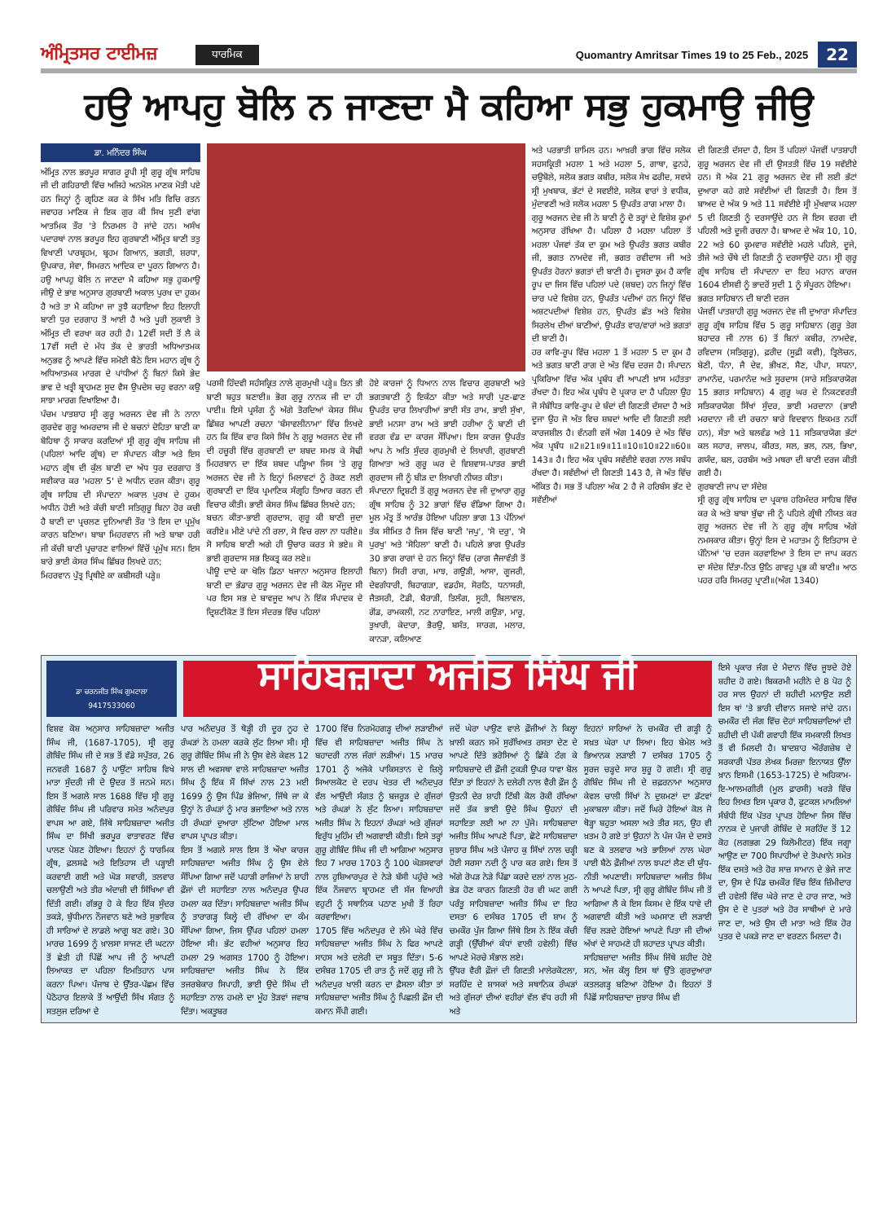ਅੰਮ੍ਰਿਤਸਰ ਟਾਈਮਜ਼
ਧਾਰਮਿਕ
Quomantry Amritsar Times 19 to 25 Feb., 2025
22
ਹਉ ਆਪਹੁ ਬੋਲਿ ਨ ਜਾਣਦਾ ਮੈ ਕਹਿਆ ਸਭੁ ਹੁਕਮਾਉ ਜੀਉ
ਡਾ. ਮਨਿੰਦਰ ਸਿੰਘ
ਅੰਮ੍ਰਿਤ ਨਾਲ ਭਰਪੂਰ ਸਾਗਰ ਰੂਪੀ ਸ੍ਰੀ ਗੁਰੂ ਗ੍ਰੰਥ ਸਾਹਿਬ ਜੀ ਦੀ ਗਹਿਰਾਈ ਵਿੱਚ ਅਜਿਹੇ ਅਨਮੋਲ ਮਾਣਕ ਮੋਤੀ ਪਏ ਹਨ ਜਿਨ੍ਹਾਂ ਨੂੰ ਗ੍ਰਹਿਣ ਕਰ ਕੇ ਸਿੱਖ ਮਤਿ ਵਿਚਿ ਰਤਨ ਜਵਾਹਰ ਮਾਣਿਕ ਜੇ ਇਕ ਗੁਰ ਕੀ ਸਿਖ ਸੁਣੀ ਵਾਂਗ ਆਤਮਿਕ ਤੌਰ 'ਤੇ ਨਿਰਮਲ ਹੋ ਜਾਂਦੇ ਹਨ। ਅਸੰਖ ਪਦਾਰਥਾਂ ਨਾਲ ਭਰਪੂਰ ਇਹ ਗੁਰਬਾਣੀ ਅੰਮ੍ਰਿਤ ਬਾਣੀ ਤਤੁ ਵਿਖਾਣੀ ਪਾਰਬ੍ਰਹਮ, ਬ੍ਰਹਮ ਗਿਆਨ, ਭਗਤੀ, ਸ਼ਰਧਾ, ਉਪਕਾਰ, ਸੇਵਾ, ਸਿਮਰਨ ਆਦਿਕ ਦਾ ਪੂਰਨ ਗਿਆਨ ਹੈ। ਹਉ ਆਪਹੁ ਬੋਲਿ ਨ ਜਾਣਦਾ ਮੈ ਕਹਿਆ ਸਭੁ ਹੁਕਮਾਉ ਜੀਉ ਦੇ ਭਾਵ ਅਨੁਸਾਰ ਗੁਰਬਾਣੀ ਅਕਾਲ ਪੁਰਖ ਦਾ ਹੁਕਮ ਹੈ ਅਤੇ ਤਾ ਮੈ ਕਹਿਆ ਜਾ ਤੁਝੈ ਕਹਾਇਆ ਇਹ ਇਲਾਹੀ ਬਾਣੀ ਧੁਰ ਦਰਗਾਹ ਤੋਂ ਆਈ ਹੈ ਅਤੇ ਪੂਰੀ ਲੁਕਾਈ ਤੇ ਅੰਮ੍ਰਿਤ ਦੀ ਵਰਖਾ ਕਰ ਰਹੀ ਹੈ। 12ਵੀਂ ਸਦੀ ਤੋਂ ਲੈ ਕੇ 17ਵੀਂ ਸਦੀ ਦੇ ਮੱਧ ਤੱਕ ਦੇ ਭਾਰਤੀ ਅਧਿਆਤਮਕ ਅਨੁਭਵ ਨੂੰ ਆਪਣੇ ਵਿੱਚ ਸਮੋਈ ਬੈਠੇ ਇਸ ਮਹਾਨ ਗ੍ਰੰਥ ਨੂੰ ਅਧਿਆਤਮਕ ਮਾਰਗ ਦੇ ਪਾਂਧੀਆਂ ਨੂੰ ਬਿਨਾਂ ਕਿਸੇ ਭੇਦ ਭਾਵ ਦੇ ਖਤ੍ਰੀ ਬ੍ਰਾਹਮਣ ਸੂਦ ਵੈਸ ਉਪਦੇਸ ਚਹੁ ਵਰਨਾ ਕਉ ਸਾਝਾ ਮਾਰਗ ਦਿਖਾਇਆ ਹੈ।
ਪੰਚਮ ਪਾਤਸ਼ਾਹ ਸ੍ਰੀ ਗੁਰੂ ਅਰਜਨ ਦੇਵ ਜੀ ਨੇ ਨਾਨਾ ਗੁਰਦੇਵ ਗੁਰੂ ਅਮਰਦਾਸ ਜੀ ਦੇ ਬਚਨਾਂ ਦੋਹਿਤਾ ਬਾਣੀ ਕਾ ਬੋਹਿਥਾ ਨੂੰ ਸਾਕਾਰ ਕਰਦਿਆਂ ਸ੍ਰੀ ਗੁਰੂ ਗ੍ਰੰਥ ਸਾਹਿਬ ਜੀ (ਪਹਿਲਾਂ ਆਦਿ ਗ੍ਰੰਥ) ਦਾ ਸੰਪਾਦਨ ਕੀਤਾ ਅਤੇ ਇਸ ਮਹਾਨ ਗ੍ਰੰਥ ਦੀ ਕੁੱਲ ਬਾਣੀ ਦਾ ਅੱਧ ਧੁਰ ਦਰਗਾਹ ਤੋਂ ਸਵੀਕਾਰ ਕਰ 'ਮਹਲਾ 5' ਦੇ ਅਧੀਨ ਦਰਜ ਕੀਤਾ। ਗੁਰੂ ਗ੍ਰੰਥ ਸਾਹਿਬ ਦੀ ਸੰਪਾਦਨਾ ਅਕਾਲ ਪੁਰਖ ਦੇ ਹੁਕਮ ਅਧੀਨ ਹੋਈ ਅਤੇ ਕੱਚੀ ਬਾਣੀ ਸਤਿਗੁਰੂ ਬਿਨਾ ਹੋਰ ਕਚੀ ਹੈ ਬਾਣੀ ਦਾ ਪ੍ਰਚਲਣ ਦੁਨਿਆਵੀ ਤੌਰ 'ਤੇ ਇਸ ਦਾ ਪ੍ਰਮੁੱਖ ਕਾਰਨ ਬਣਿਆ। ਬਾਬਾ ਮਿਹਰਵਾਨ ਜੀ ਅਤੇ ਬਾਬਾ ਹਰੀ ਜੀ ਕੱਚੀ ਬਾਣੀ ਪ੍ਰਚਾਰਣ ਵਾਲਿਆਂ ਵਿੱਚੋਂ ਪ੍ਰਮੁੱਖ ਸਨ। ਇਸ ਬਾਰੇ ਭਾਈ ਕੇਸਰ ਸਿੰਘ ਛਿੱਬਰ ਲਿਖਦੇ ਹਨ;
ਮਿਹਰਵਾਨ ਪੁੱਤ੍ਰ ਪ੍ਰਿਥੀਏ ਕਾ ਕਬੀਸਰੀ ਪੜ੍ਹੇ॥
ਪਰਸੀ ਹਿੰਦਵੀ ਸਹੰਸਕ੍ਰਿਤ ਨਾਲੇ ਗੁਰਮੁਖੀ ਪੜ੍ਹੇ॥ ਤਿਨ ਭੀ ਬਾਣੀ ਬਹੁਤ ਬਣਾਈ॥ ਭੋਗ ਗੁਰੂ ਨਾਨਕ ਜੀ ਦਾ ਹੀ ਪਾਈ॥ ਇਸੇ ਪ੍ਰਸੰਗ ਨੂੰ ਅੱਗੇ ਤੋਰਦਿਆਂ ਕੇਸਰ ਸਿੰਘ ਛਿੱਬਰ ਆਪਣੀ ਰਚਨਾ 'ਬੰਸਾਵਲੀਨਾਮਾ' ਵਿੱਚ ਲਿਖਦੇ ਹਨ ਕਿ ਇੱਕ ਵਾਰ ਕਿਸੇ ਸਿੱਖ ਨੇ ਗੁਰੂ ਅਰਜਨ ਦੇਵ ਜੀ ਦੀ ਹਜ਼ੂਰੀ ਵਿੱਚ ਗੁਰਬਾਣੀ ਦਾ ਸ਼ਬਦ ਸਮਝ ਕੇ ਸੋਢੀ ਮਿਹਰਬਾਨ ਦਾ ਇੱਕ ਸ਼ਬਦ ਪੜ੍ਹਿਆ ਜਿਸ 'ਤੇ ਗੁਰੂ ਅਰਜਨ ਦੇਵ ਜੀ ਨੇ ਇਨ੍ਹਾਂ ਮਿਲਾਵਟਾਂ ਨੂੰ ਰੋਕਣ ਲਈ ਗੁਰਬਾਣੀ ਦਾ ਇੱਕ ਪ੍ਰਮਾਣਿਕ ਸੰਗ੍ਰਹਿ ਤਿਆਰ ਕਰਨ ਦੀ ਵਿਚਾਰ ਕੀਤੀ। ਭਾਈ ਕੇਸਰ ਸਿੰਘ ਛਿੱਬਰ ਲਿਖਦੇ ਹਨ;
ਬਚਨ ਕੀਤਾ-ਭਾਈ ਗੁਰਦਾਸ, ਗੁਰੂ ਕੀ ਬਾਣੀ ਜੁਦਾ ਕਰੀਏ॥ ਮੀਣੇ ਪਾਂਦੇ ਨੀ ਰਲਾ, ਸੋ ਵਿਚ ਰਲਾ ਨਾ ਧਰੀਏ॥ ਸੋ ਸਾਹਿਬ ਬਾਣੀ ਅਗੇ ਹੀ ਉਚਾਰ ਕਰਤ ਸੇ ਭਏ॥ ਸੋ ਭਾਈ ਗੁਰਦਾਸ ਸਭ ਇਕਤ੍ਰ ਕਰ ਲਏ॥
ਪੀਊ ਦਾਦੇ ਕਾ ਖੋਲਿ ਡਿਠਾ ਖਜਾਨਾ ਅਨੁਸਾਰ ਇਲਾਹੀ ਬਾਣੀ ਦਾ ਭੰਡਾਰ ਗੁਰੂ ਅਰਜਨ ਦੇਵ ਜੀ ਕੋਲ ਮੌਜੂਦ ਸੀ ਪਰ ਇਸ ਸਭ ਦੇ ਬਾਵਜੂਦ ਆਪ ਨੇ ਇੱਕ ਸੰਪਾਦਕ ਦੇ ਦ੍ਰਿਸ਼ਟੀਕੋਣ ਤੋਂ ਇਸ ਸੰਦਰਭ ਵਿੱਚ ਪਹਿਲਾਂ
ਹੋਏ ਕਾਰਜਾਂ ਨੂੰ ਧਿਆਨ ਨਾਲ ਵਿਚਾਰ ਗੁਰਬਾਣੀ ਅਤੇ ਭਗਤਬਾਣੀ ਨੂੰ ਇਕੱਠਾ ਕੀਤਾ ਅਤੇ ਸਾਰੀ ਪੁਣ-ਛਾਣ ਉਪਰੰਤ ਚਾਰ ਲਿਖਾਰੀਆਂ ਭਾਈ ਸੰਤ ਰਾਮ, ਭਾਈ ਸੁੱਖਾ, ਭਾਈ ਮਨਸਾ ਰਾਮ ਅਤੇ ਭਾਈ ਹਰੀਆ ਨੂੰ ਬਾਣੀ ਦੀ ਵਰਗ ਵੰਡ ਦਾ ਕਾਰਜ ਸੌਂਪਿਆ। ਇਸ ਕਾਰਜ ਉਪਰੰਤ ਆਪ ਨੇ ਅਤਿ ਸੁੰਦਰ ਗੁਰਮੁਖੀ ਦੇ ਲਿਖਾਰੀ, ਗੁਰਬਾਣੀ ਗਿਆਤਾ ਅਤੇ ਗੁਰੂ ਘਰ ਦੇ ਵਿਸ਼ਵਾਸ-ਪਾਤਰ ਭਾਈ ਗੁਰਦਾਸ ਜੀ ਨੂੰ ਬੀੜ ਦਾ ਲਿਖਾਰੀ ਨੀਯਤ ਕੀਤਾ।
ਸੰਪਾਦਨਾ ਦ੍ਰਿਸ਼ਟੀ ਤੋਂ ਗੁਰੂ ਅਰਜਨ ਦੇਵ ਜੀ ਦੁਆਰਾ ਗੁਰੂ ਗ੍ਰੰਥ ਸਾਹਿਬ ਨੂੰ 32 ਭਾਗਾਂ ਵਿੱਚ ਵੰਡਿਆ ਗਿਆ ਹੈ। ਮੂਲ ਮੰਤ੍ਰ ਤੋਂ ਆਰੰਭ ਹੋਇਆ ਪਹਿਲਾ ਭਾਗ 13 ਪੰਨਿਆਂ ਤੱਕ ਸੀਮਿਤ ਹੈ ਜਿਸ ਵਿੱਚ ਬਾਣੀ 'ਜਪੁ', 'ਸੋ ਦਰੁ', 'ਸੋ ਪੁਰਖੁ' ਅਤੇ 'ਸੋਹਿਲਾ' ਬਾਣੀ ਹੈ। ਪਹਿਲੇ ਭਾਗ ਉਪਰੰਤ 30 ਭਾਗ ਰਾਗਾਂ ਦੇ ਹਨ ਜਿਨ੍ਹਾਂ ਵਿੱਚ (ਰਾਗ ਜੈਜਾਵੰਤੀ ਤੋਂ ਬਿਨਾ) ਸਿਰੀ ਰਾਗ, ਮਾਝ, ਗਉੜੀ, ਆਸਾ, ਗੂਜਰੀ, ਦੇਵਗੰਧਾਰੀ, ਬਿਹਾਗੜਾ, ਵਡਹੰਸ, ਸੋਰਠਿ, ਧਨਾਸਰੀ, ਜੈਤਸਰੀ, ਟੋਡੀ, ਬੈਰਾੜੀ, ਤਿਲੰਗ, ਸੂਹੀ, ਬਿਲਾਵਲ, ਗੋਂਡ, ਰਾਮਕਲੀ, ਨਟ ਨਾਰਾਇਣ, ਮਾਲੀ ਗਉੜਾ, ਮਾਰੂ, ਤੁਖਾਰੀ, ਕੇਦਾਰਾ, ਭੈਰਉ, ਬਸੰਤ, ਸਾਰਗ, ਮਲਾਰ, ਕਾਨੜਾ, ਕਲਿਆਣ
ਅਤੇ ਪਰਭਾਤੀ ਸ਼ਾਮਿਲ ਹਨ। ਆਖ਼ਰੀ ਭਾਗ ਵਿੱਚ ਸਲੋਕ ਸਹਸਕ੍ਰਿਤੀ ਮਹਲਾ 1 ਅਤੇ ਮਹਲਾ 5, ਗਾਥਾ, ਫੁਨਹੇ, ਚਉਬੋਲੇ, ਸਲੋਕ ਭਗਤ ਕਬੀਰ, ਸਲੋਕ ਸੇਖ ਫਰੀਦ, ਸਵਯੇ ਸ੍ਰੀ ਮੁਖਬਾਕ, ਭੱਟਾਂ ਦੇ ਸਵਈਏ, ਸਲੋਕ ਵਾਰਾਂ ਤੇ ਵਧੀਕ, ਮੁੰਦਾਵਣੀ ਅਤੇ ਸਲੋਕ ਮਹਲਾ 5 ਉਪਰੰਤ ਰਾਗ ਮਾਲਾ ਹੈ।
ਗੁਰੂ ਅਰਜਨ ਦੇਵ ਜੀ ਨੇ ਬਾਣੀ ਨੂੰ ਦੋ ਤਰ੍ਹਾਂ ਦੇ ਵਿਸ਼ੇਸ਼ ਕ੍ਰਮਾਂ ਅਨੁਸਾਰ ਰੱਖਿਆ ਹੈ। ਪਹਿਲਾ ਹੈ ਮਹਲਾ ਪਹਿਲਾ ਤੋਂ ਮਹਲਾ ਪੰਜਵਾਂ ਤੱਕ ਦਾ ਕ੍ਰਮ ਅਤੇ ਉਪਰੰਤ ਭਗਤ ਕਬੀਰ ਜੀ, ਭਗਤ ਨਾਮਦੇਵ ਜੀ, ਭਗਤ ਰਵੀਦਾਸ ਜੀ ਅਤੇ ਉਪਰੰਤ ਹੋਰਨਾਂ ਭਗਤਾਂ ਦੀ ਬਾਣੀ ਹੈ। ਦੂਸਰਾ ਕ੍ਰਮ ਹੈ ਕਾਵਿ ਰੂਪ ਦਾ ਜਿਸ ਵਿੱਚ ਪਹਿਲਾਂ ਪਦੇ (ਸ਼ਬਦ) ਹਨ ਜਿਨ੍ਹਾਂ ਵਿੱਚ ਚਾਰ ਪਦੇ ਵਿਸ਼ੇਸ਼ ਹਨ, ਉਪਰੰਤ ਪਦੀਆਂ ਹਨ ਜਿਨ੍ਹਾਂ ਵਿੱਚ ਅਸ਼ਟਪਦੀਆਂ ਵਿਸ਼ੇਸ਼ ਹਨ, ਉਪਰੰਤ ਛੰਤ ਅਤੇ ਵਿਸ਼ੇਸ਼ ਸਿਰਲੇਖ ਦੀਆਂ ਬਾਣੀਆਂ, ਉਪਰੰਤ ਵਾਰ/ਵਾਰਾਂ ਅਤੇ ਭਗਤਾਂ ਦੀ ਬਾਣੀ ਹੈ।
ਹਰ ਕਾਵਿ-ਰੂਪ ਵਿੱਚ ਮਹਲਾ 1 ਤੋਂ ਮਹਲਾ 5 ਦਾ ਕ੍ਰਮ ਹੈ ਅਤੇ ਭਗਤ ਬਾਣੀ ਰਾਗ ਦੇ ਅੰਤ ਵਿੱਚ ਦਰਜ ਹੈ। ਸੰਪਾਦਨ ਪ੍ਰਕਿਰਿਆ ਵਿੱਚ ਅੰਕ ਪ੍ਰਬੰਧ ਵੀ ਆਪਣੀ ਖ਼ਾਸ ਮਹੱਤਤਾ ਰੱਖਦਾ ਹੈ। ਇਹ ਅੰਕ ਪ੍ਰਬੰਧ ਦੋ ਪ੍ਰਕਾਰ ਦਾ ਹੈ ਪਹਿਲਾ ਉਹ ਜੋ ਸੰਬੰਧਿਤ ਕਾਵਿ-ਰੂਪ ਦੇ ਬੰਦਾਂ ਦੀ ਗਿਣਤੀ ਦੱਸਦਾ ਹੈ ਅਤੇ ਦੂਜਾ ਉਹ ਜੋ ਅੰਤ ਵਿਚ ਸ਼ਬਦਾਂ ਆਦਿ ਦੀ ਗਿਣਤੀ ਲਈ ਕਾਰਜਸ਼ੀਲ ਹੈ। ਵੰਨਗੀ ਵਜੋਂ ਅੰਗ 1409 ਦੇ ਅੰਤ ਵਿੱਚ ਅੰਕ ਪ੍ਰਬੰਧ ॥2॥21॥9॥11॥10॥10॥22॥60॥143॥ ਹੈ। ਇਹ ਅੰਕ ਪ੍ਰਬੰਧ ਸਵੱਈਏ ਵਰਗ ਨਾਲ ਸਬੰਧ ਰੱਖਦਾ ਹੈ। ਸਵੱਈਆਂ ਦੀ ਗਿਣਤੀ 143 ਹੈ, ਜੋ ਅੰਤ ਵਿੱਚ ਅੰਕਿਤ ਹੈ। ਸਭ ਤੋਂ ਪਹਿਲਾ ਅੰਕ 2 ਹੈ ਜੋ ਹਰਿਬੰਸ ਭੱਟ ਦੇ ਸਵੱਈਆਂ
ਦੀ ਗਿਣਤੀ ਦੱਸਦਾ ਹੈ, ਇਸ ਤੋਂ ਪਹਿਲਾਂ ਪੰਜਵੀਂ ਪਾਤਸ਼ਾਹੀ ਗੁਰੂ ਅਰਜਨ ਦੇਵ ਜੀ ਦੀ ਉਸਤਤੀ ਵਿੱਚ 19 ਸਵੱਈਏ ਹਨ। ਸੋ ਅੰਕ 21 ਗੁਰੂ ਅਰਜਨ ਦੇਵ ਜੀ ਲਈ ਭੱਟਾਂ ਦੁਆਰਾ ਕਹੇ ਗਏ ਸਵੱਈਆਂ ਦੀ ਗਿਣਤੀ ਹੈ। ਇਸ ਤੋਂ ਬਾਅਦ ਦੇ ਅੰਕ 9 ਅਤੇ 11 ਸਵੱਈਏ ਸ੍ਰੀ ਮੁੱਖਵਾਕ ਮਹਲਾ 5 ਦੀ ਗਿਣਤੀ ਨੂੰ ਦਰਸਾਉਂਦੇ ਹਨ ਜੋ ਇਸ ਵਰਗ ਦੀ ਪਹਿਲੀ ਅਤੇ ਦੂਜੀ ਰਚਨਾ ਹੈ। ਬਾਅਦ ਦੇ ਅੰਕ 10, 10, 22 ਅਤੇ 60 ਕ੍ਰਮਵਾਰ ਸਵੱਈਏ ਮਹਲੇ ਪਹਿਲੇ, ਦੂਜੇ, ਤੀਜੇ ਅਤੇ ਚੌਥੇ ਦੀ ਗਿਣਤੀ ਨੂੰ ਦਰਸਾਉਂਦੇ ਹਨ। ਸ੍ਰੀ ਗੁਰੂ ਗ੍ਰੰਥ ਸਾਹਿਬ ਦੀ ਸੰਪਾਦਨਾ ਦਾ ਇਹ ਮਹਾਨ ਕਾਰਜ 1604 ਈਸਵੀ ਨੂੰ ਭਾਦਰੋਂ ਸੁਦੀ 1 ਨੂੰ ਸੰਪੂਰਨ ਹੋਇਆ।
ਭਗਤ ਸਾਹਿਬਾਨ ਦੀ ਬਾਣੀ ਦਰਜ
ਪੰਜਵੀਂ ਪਾਤਸ਼ਾਹੀ ਗੁਰੂ ਅਰਜਨ ਦੇਵ ਜੀ ਦੁਆਰਾ ਸੰਪਾਦਿਤ ਗੁਰੂ ਗ੍ਰੰਥ ਸਾਹਿਬ ਵਿੱਚ 5 ਗੁਰੂ ਸਾਹਿਬਾਨ (ਗੁਰੂ ਤੇਗ ਬਹਾਦਰ ਜੀ ਨਾਲ 6) ਤੋਂ ਬਿਨਾਂ ਕਬੀਰ, ਨਾਮਦੇਵ, ਰਵਿਦਾਸ (ਸਤਿਗੁਰੂ), ਫ਼ਰੀਦ (ਸੂਫ਼ੀ ਕਵੀ), ਤ੍ਰਿਲੋਚਨ, ਬੇਣੀ, ਧੰਨਾ, ਜੈ ਦੇਵ, ਭੀਖਣ, ਸੈਣ, ਪੀਪਾ, ਸਧਨਾ, ਰਾਮਾਨੰਦ, ਪਰਮਾਨੰਦ ਅਤੇ ਸੂਰਦਾਸ (ਸਾਰੇ ਸਤਿਕਾਰਯੋਗ 15 ਭਗਤ ਸਾਹਿਬਾਨ) 4 ਗੁਰੂ ਘਰ ਦੇ ਨਿਕਟਵਰਤੀ ਸਤਿਕਾਰਯੋਗ ਸਿੱਖਾਂ ਸੁੰਦਰ, ਭਾਈ ਮਰਦਾਨਾ (ਭਾਈ ਮਰਦਾਨਾ ਜੀ ਦੀ ਰਚਨਾ ਬਾਰੇ ਵਿਦਵਾਨ ਇਕਮਤ ਨਹੀਂ ਹਨ), ਸੱਤਾ ਅਤੇ ਬਲਵੰਡ ਅਤੇ 11 ਸਤਿਕਾਰਯੋਗ ਭੱਟਾਂ ਕਲ ਸਹਾਰ, ਜਾਲਪ, ਕੀਰਤ, ਸਲ, ਭਲ, ਨਲ, ਭਿਖਾ, ਗਯੰਦ, ਬਲ, ਹਰਬੰਸ ਅਤੇ ਮਥਰਾ ਦੀ ਬਾਣੀ ਦਰਜ ਕੀਤੀ ਗਈ ਹੈ।
ਗੁਰਬਾਣੀ ਜਾਪ ਦਾ ਸੰਦੇਸ਼
ਸ੍ਰੀ ਗੁਰੂ ਗ੍ਰੰਥ ਸਾਹਿਬ ਦਾ ਪ੍ਰਕਾਸ਼ ਹਰਿਮੰਦਰ ਸਾਹਿਬ ਵਿੱਚ ਕਰ ਕੇ ਅਤੇ ਬਾਬਾ ਬੁੱਢਾ ਜੀ ਨੂੰ ਪਹਿਲੇ ਗ੍ਰੰਥੀ ਨੀਯਤ ਕਰ ਗੁਰੂ ਅਰਜਨ ਦੇਵ ਜੀ ਨੇ ਗੁਰੂ ਗ੍ਰੰਥ ਸਾਹਿਬ ਅੱਗੇ ਨਮਸਕਾਰ ਕੀਤਾ। ਉਨ੍ਹਾਂ ਇਸ ਦੇ ਮਹਾਤਮ ਨੂੰ ਇਤਿਹਾਸ ਦੇ ਪੰਨਿਆਂ 'ਚ ਦਰਜ ਕਰਵਾਇਆ ਤੇ ਇਸ ਦਾ ਜਾਪ ਕਰਨ ਦਾ ਸੰਦੇਸ਼ ਦਿੱਤਾ-ਨਿਤ ਉਠਿ ਗਾਵਹੁ ਪ੍ਰਭ ਕੀ ਬਾਣੀ॥ ਆਠ ਪਹਰ ਹਰਿ ਸਿਮਰਹੁ ਪ੍ਰਾਣੀ॥(ਅੰਗ 1340)
ਡਾ ਚਰਨਜੀਤ ਸਿੰਘ ਗੁਮਟਾਲਾ
9417533060
ਸਾਹਿਬਜ਼ਾਦਾ ਅਜੀਤ ਸਿੰਘ ਜੀ
ਵਿਸ਼ਵ ਕੋਸ਼ ਅਨੁਸਾਰ ਸਾਹਿਬਜ਼ਾਦਾ ਅਜੀਤ ਸਿੰਘ ਜੀ, (1687-1705), ਸ੍ਰੀ ਗੁਰੂ ਗੋਬਿੰਦ ਸਿੰਘ ਜੀ ਦੇ ਸਭ ਤੋਂ ਵੱਡੇ ਸਪੁੱਤਰ, 26 ਜਨਵਰੀ 1687 ਨੂੰ ਪਾਉਂਟਾ ਸਾਹਿਬ ਵਿਖੇ ਮਾਤਾ ਸੁੰਦਰੀ ਜੀ ਦੇ ਉਦਰ ਤੋਂ ਜਨਮੇ ਸਨ। ਇਸ ਤੋਂ ਅਗਲੇ ਸਾਲ 1688 ਵਿੱਚ ਸ੍ਰੀ ਗੁਰੂ ਗੋਬਿੰਦ ਸਿੰਘ ਜੀ ਪਰਿਵਾਰ ਸਮੇਤ ਅਨੰਦਪੁਰ ਵਾਪਸ ਆ ਗਏ, ਜਿੱਥੇ ਸਾਹਿਬਜ਼ਾਦਾ ਅਜੀਤ ਸਿੰਘ ਦਾ ਸਿੱਖੀ ਭਰਪੂਰ ਵਾਤਾਵਰਣ ਵਿੱਚ ਪਾਲਣ ਪੋਸ਼ਣ ਹੋਇਆ। ਇਹਨਾਂ ਨੂੰ ਧਾਰਮਿਕ ਗ੍ਰੰਥ, ਫ਼ਲਸਫੇ ਅਤੇ ਇਤਿਹਾਸ ਦੀ ਪੜ੍ਹਾਈ ਕਰਵਾਈ ਗਈ ਅਤੇ ਘੋੜ ਸਵਾਰੀ, ਤਲਵਾਰ ਚਲਾਉਣੀ ਅਤੇ ਤੀਰ ਅੰਦਾਜ਼ੀ ਦੀ ਸਿੱਖਿਆ ਵੀ ਦਿੱਤੀ ਗਈ। ਗੱਭਰੂ ਹੋ ਕੇ ਇਹ ਇੱਕ ਸੁੰਦਰ ਤਕੜੇ, ਬੁੱਧੀਮਾਨ ਨੌਜਵਾਨ ਬਣੇ ਅਤੇ ਸੁਭਾਵਿਕ ਹੀ ਸਾਰਿਆਂ ਦੇ ਲਾਡਲੇ ਆਗੂ ਬਣ ਗਏ। 30 ਮਾਰਚ 1699 ਨੂੰ ਖ਼ਾਲਸਾ ਸਾਜਣ ਦੀ ਘਟਨਾ ਤੋਂ ਛੇਤੀ ਹੀ ਪਿੱਛੋਂ ਆਪ ਜੀ ਨੂੰ ਆਪਣੀ ਲਿਆਕਤ ਦਾ ਪਹਿਲਾ ਇਮਤਿਹਾਨ ਪਾਸ ਕਰਨਾ ਪਿਆ। ਪੰਜਾਬ ਦੇ ਉੱਤਰ-ਪੱਛਮ ਵਿੱਚ ਪੋਠੋਹਾਰ ਇਲਾਕੇ ਤੋਂ ਆਉਂਦੀ ਸਿੱਖ ਸੰਗਤ ਨੂੰ ਸਤਲੁਜ ਦਰਿਆ ਦੇ
ਪਾਰ ਅਨੰਦਪੁਰ ਤੋਂ ਥੋੜ੍ਹੀ ਹੀ ਦੂਰ ਨੂਹ ਦੇ ਰੰਘੜਾਂ ਨੇ ਹਮਲਾ ਕਰਕੇ ਲੁੱਟ ਲਿਆ ਸੀ। ਸ੍ਰੀ ਗੁਰੂ ਗੋਬਿੰਦ ਸਿੰਘ ਜੀ ਨੇ ਉਸ ਵੇਲੇ ਕੇਵਲ 12 ਸਾਲ ਦੀ ਅਵਸਥਾ ਵਾਲੇ ਸਾਹਿਬਜ਼ਾਦਾ ਅਜੀਤ ਸਿੰਘ ਨੂੰ ਇੱਕ ਸੌ ਸਿੱਖਾਂ ਨਾਲ 23 ਮਈ 1699 ਨੂੰ ਉਸ ਪਿੰਡ ਭੇਜਿਆ, ਜਿੱਥੇ ਜਾ ਕੇ ਉਨ੍ਹਾਂ ਨੇ ਰੰਘੜਾਂ ਨੂੰ ਮਾਰ ਭਜਾਇਆ ਅਤੇ ਨਾਲ ਹੀ ਰੰਘੜਾਂ ਦੁਆਰਾ ਲੁੱਟਿਆ ਹੋਇਆ ਮਾਲ ਵਾਪਸ ਪ੍ਰਾਪਤ ਕੀਤਾ।
ਇਸ ਤੋਂ ਅਗਲੇ ਸਾਲ ਇਸ ਤੋਂ ਔਖਾ ਕਾਰਜ ਸਾਹਿਬਜ਼ਾਦਾ ਅਜੀਤ ਸਿੰਘ ਨੂੰ ਉਸ ਵੇਲੇ ਸੌਂਪਿਆ ਗਿਆ ਜਦੋਂ ਪਹਾੜੀ ਰਾਜਿਆਂ ਨੇ ਸ਼ਾਹੀ ਫ਼ੌਜਾਂ ਦੀ ਸਹਾਇਤਾ ਨਾਲ ਅਨੰਦਪੁਰ ਉਪਰ ਹਮਲਾ ਕਰ ਦਿੱਤਾ। ਸਾਹਿਬਜ਼ਾਦਾ ਅਜੀਤ ਸਿੰਘ ਨੂੰ ਤਾਰਾਗੜ੍ਹ ਕਿਲ੍ਹੇ ਦੀ ਰੱਖਿਆ ਦਾ ਕੰਮ ਸੌਂਪਿਆ ਗਿਆ, ਜਿਸ ਉੱਪਰ ਪਹਿਲਾਂ ਹਮਲਾ ਹੋਇਆ ਸੀ। ਭੱਟ ਵਹੀਆਂ ਅਨੁਸਾਰ ਇਹ ਹਮਲਾ 29 ਅਗਸਤ 1700 ਨੂੰ ਹੋਇਆ। ਸਾਹਿਬਜ਼ਾਦਾ ਅਜੀਤ ਸਿੰਘ ਨੇ ਇੱਕ ਤਜਰਬੇਕਾਰ ਸਿਪਾਹੀ, ਭਾਈ ਉਦੇ ਸਿੰਘ ਦੀ ਸਹਾਇਤਾ ਨਾਲ ਹਮਲੇ ਦਾ ਮੂੰਹ ਤੋੜਵਾਂ ਜਵਾਬ ਦਿੱਤਾ। ਅਕਤੂਬਰ
1700 ਵਿੱਚ ਨਿਰਮੋਹਗੜ੍ਹ ਦੀਆਂ ਲੜਾਈਆਂ ਵਿੱਚ ਵੀ ਸਾਹਿਬਜ਼ਾਦਾ ਅਜੀਤ ਸਿੰਘ ਨੇ ਬਹਾਦਰੀ ਨਾਲ ਜੰਗਾਂ ਲੜੀਆਂ। 15 ਮਾਰਚ 1701 ਨੂੰ ਅਜੋਕੇ ਪਾਕਿਸਤਾਨ ਦੇ ਜ਼ਿਲ੍ਹੇ ਸਿਆਲਕੋਟ ਦੇ ਦਰਪ ਖੇਤਰ ਦੀ ਅਨੰਦਪੁਰ ਵੱਲ ਆਉਂਦੀ ਸੰਗਤ ਨੂੰ ਬਜਰੂੜ ਦੇ ਗੁੱਜਰਾਂ ਅਤੇ ਰੰਘੜਾਂ ਨੇ ਲੁੱਟ ਲਿਆ। ਸਾਹਿਬਜ਼ਾਦਾ ਅਜੀਤ ਸਿੰਘ ਨੇ ਇਹਨਾਂ ਰੰਘੜਾਂ ਅਤੇ ਗੁੱਜਰਾਂ ਵਿਰੁੱਧ ਮੁਹਿੰਮ ਦੀ ਅਗਵਾਈ ਕੀਤੀ। ਇਸੇ ਤਰ੍ਹਾਂ ਗੁਰੂ ਗੋਬਿੰਦ ਸਿੰਘ ਜੀ ਦੀ ਆਗਿਆ ਅਨੁਸਾਰ ਇਹ 7 ਮਾਰਚ 1703 ਨੂੰ 100 ਘੋੜਸਵਾਰਾਂ ਨਾਲ ਹੁਸ਼ਿਆਰਪੁਰ ਦੇ ਨੇੜੇ ਬੱਸੀ ਪਹੁੰਚੇ ਅਤੇ ਇੱਕ ਨੌਜਵਾਨ ਬ੍ਰਾਹਮਣ ਦੀ ਸੱਜ ਵਿਆਹੀ ਵਹੁਟੀ ਨੂੰ ਸਥਾਨਿਕ ਪਠਾਣ ਮੁਖੀ ਤੋਂ ਰਿਹਾ ਕਰਵਾਇਆ।
1705 ਵਿੱਚ ਅਨੰਦਪੁਰ ਦੇ ਲੰਮੇ ਘੇਰੇ ਵਿੱਚ ਸਾਹਿਬਜ਼ਾਦਾ ਅਜੀਤ ਸਿੰਘ ਨੇ ਫਿਰ ਆਪਣੇ ਸਾਹਸ ਅਤੇ ਦਲੇਰੀ ਦਾ ਸਬੂਤ ਦਿੱਤਾ। 5-6 ਦਸੰਬਰ 1705 ਦੀ ਰਾਤ ਨੂੰ ਜਦੋਂ ਗੁਰੂ ਜੀ ਨੇ ਅਨੰਦਪੁਰ ਖਾਲੀ ਕਰਨ ਦਾ ਫ਼ੈਸਲਾ ਕੀਤਾ ਤਾਂ ਸਾਹਿਬਜ਼ਾਦਾ ਅਜੀਤ ਸਿੰਘ ਨੂੰ ਪਿਛਲੀ ਫ਼ੌਜ ਦੀ ਕਮਾਨ ਸੌਂਪੀ ਗਈ।
ਜਦੋਂ ਘੇਰਾ ਪਾਉਣ ਵਾਲੇ ਫ਼ੌਜੀਆਂ ਨੇ ਕਿਲ੍ਹਾ ਖ਼ਾਲੀ ਕਰਨ ਸਮੇਂ ਸੁਰੱਖਿਅਤ ਰਸਤਾ ਦੇਣ ਦੇ ਆਪਣੇ ਦਿੱਤੇ ਭਰੋਸਿਆਂ ਨੂੰ ਛਿੱਕੇ ਟੰਗ ਕੇ ਸਾਹਿਬਜ਼ਾਦੇ ਦੀ ਫ਼ੌਜੀ ਟੁਕੜੀ ਉਪਰ ਧਾਵਾ ਬੋਲ ਦਿੱਤਾ ਤਾਂ ਇਹਨਾਂ ਨੇ ਦਲੇਰੀ ਨਾਲ ਵੈਰੀ ਫ਼ੌਜ ਨੂੰ ਉਤਨੀ ਦੇਰ ਸ਼ਾਹੀ ਟਿੱਬੀ ਕੋਲ ਰੋਕੀ ਰੱਖਿਆ ਜਦੋਂ ਤੱਕ ਭਾਈ ਉਦੇ ਸਿੰਘ ਉਹਨਾਂ ਦੀ ਸਹਾਇਤਾ ਲਈ ਆ ਨਾ ਪੁੱਜੇ। ਸਾਹਿਬਜ਼ਾਦਾ ਅਜੀਤ ਸਿੰਘ ਆਪਣੇ ਪਿਤਾ, ਛੋਟੇ ਸਾਹਿਬਜ਼ਾਦਾ ਜੁਝਾਰ ਸਿੰਘ ਅਤੇ ਪੰਜਾਹ ਕੁ ਸਿੱਖਾਂ ਨਾਲ ਚੜ੍ਹੀ ਹੋਈ ਸਰਸਾ ਨਦੀ ਨੂੰ ਪਾਰ ਕਰ ਗਏ। ਇਸ ਤੋਂ ਅੱਗੇ ਰੋਪੜ ਨੇੜੇ ਪਿੱਛਾ ਕਰਦੇ ਦਲਾਂ ਨਾਲ ਮੁਠ-ਭੇੜ ਹੋਣ ਕਾਰਨ ਗਿਣਤੀ ਹੋਰ ਵੀ ਘਟ ਗਈ ਪਰੰਤੂ ਸਾਹਿਬਜ਼ਾਦਾ ਅਜੀਤ ਸਿੰਘ ਦਾ ਇਹ ਦਸਤਾ 6 ਦਸੰਬਰ 1705 ਦੀ ਸ਼ਾਮ ਨੂੰ ਚਮਕੌਰ ਪੁੱਜ ਗਿਆ ਜਿੱਥੇ ਇਸ ਨੇ ਇੱਕ ਕੱਚੀ ਗੜ੍ਹੀ (ਉੱਚੀਆਂ ਕੰਧਾਂ ਵਾਲੀ ਹਵੇਲੀ) ਵਿੱਚ ਆਪਣੇ ਮੋਰਚੇ ਸੰਭਾਲ ਲਏ।
ਉੱਧਰ ਵੈਰੀ ਫ਼ੌਜਾਂ ਦੀ ਗਿਣਤੀ ਮਾਲੇਰਕੋਟਲਾ, ਸਰਹਿੰਦ ਦੇ ਸ਼ਾਸਕਾਂ ਅਤੇ ਸਥਾਨਿਕ ਰੰਘੜਾਂ ਅਤੇ ਗੁੱਜਰਾਂ ਦੀਆਂ ਵਹੀਰਾਂ ਵੱਲ ਵੱਧ ਰਹੀ ਸੀ ਅਤੇ
ਇਹਨਾਂ ਸਾਰਿਆਂ ਨੇ ਚਮਕੌਰ ਦੀ ਗੜ੍ਹੀ ਨੂੰ ਸਖ਼ਤ ਘੇਰਾ ਪਾ ਲਿਆ। ਇਹ ਬੇਮੇਲ ਅਤੇ ਭਿਆਨਕ ਲੜਾਈ 7 ਦਸੰਬਰ 1705 ਨੂੰ ਸੂਰਜ ਚੜ੍ਹਦੇ ਸਾਰ ਸ਼ੁਰੂ ਹੋ ਗਈ। ਸ੍ਰੀ ਗੁਰੂ ਗੋਬਿੰਦ ਸਿੰਘ ਜੀ ਦੇ ਜ਼ਫ਼ਰਨਾਮਾ ਅਨੁਸਾਰ ਕੇਵਲ ਚਾਲੀ ਸਿੱਖਾਂ ਨੇ ਦੁਸ਼ਮਣਾਂ ਦਾ ਡੱਟਵਾਂ ਮੁਕਾਬਲਾ ਕੀਤਾ। ਜਦੋਂ ਘਿਰੇ ਹੋਇਆਂ ਕੋਲ ਜੋ ਥੋੜ੍ਹਾ ਬਹੁਤਾ ਅਸਲਾ ਅਤੇ ਤੀਰ ਸਨ, ਉਹ ਵੀ ਖ਼ਤਮ ਹੋ ਗਏ ਤਾਂ ਉਹਨਾਂ ਨੇ ਪੰਜ ਪੰਜ ਦੇ ਦਸਤੇ ਬਣ ਕੇ ਤਲਵਾਰ ਅਤੇ ਭਾਲਿਆਂ ਨਾਲ ਘੇਰਾ ਪਾਈ ਬੈਠੇ ਫ਼ੌਜੀਆਂ ਨਾਲ ਝਪਟਾਂ ਲੈਣ ਦੀ ਯੁੱਧ-ਨੀਤੀ ਅਪਣਾਈ। ਸਾਹਿਬਜ਼ਾਦਾ ਅਜੀਤ ਸਿੰਘ ਨੇ ਆਪਣੇ ਪਿਤਾ, ਸ੍ਰੀ ਗੁਰੂ ਗੋਬਿੰਦ ਸਿੰਘ ਜੀ ਤੋਂ ਆਗਿਆ ਲੈ ਕੇ ਇਸ ਕਿਸਮ ਦੇ ਇੱਕ ਧਾਵੇ ਦੀ ਅਗਵਾਈ ਕੀਤੀ ਅਤੇ ਘਮਸਾਣ ਦੀ ਲੜਾਈ ਵਿੱਚ ਲੜਦੇ ਹੋਇਆਂ ਆਪਣੇ ਪਿਤਾ ਜੀ ਦੀਆਂ ਅੱਖਾਂ ਦੇ ਸਾਹਮਣੇ ਹੀ ਸ਼ਹਾਦਤ ਪ੍ਰਾਪਤ ਕੀਤੀ।
ਸਾਹਿਬਜ਼ਾਦਾ ਅਜੀਤ ਸਿੰਘ ਜਿੱਥੇ ਸ਼ਹੀਦ ਹੋਏ ਸਨ, ਅੱਜ ਕੱਲ੍ਹ ਇਸ ਥਾਂ ਉੱਤੇ ਗੁਰਦੁਆਰਾ ਕਤਲਗੜ੍ਹ ਬਣਿਆ ਹੋਇਆ ਹੈ। ਇਹਨਾਂ ਤੋਂ ਪਿੱਛੋਂ ਸਾਹਿਬਜ਼ਾਦਾ ਜੁਝਾਰ ਸਿੰਘ ਵੀ
ਇਸੇ ਪ੍ਰਕਾਰ ਜੰਗ ਦੇ ਮੈਦਾਨ ਵਿੱਚ ਜੂਝਦੇ ਹੋਏ ਸ਼ਹੀਦ ਹੋ ਗਏ। ਬਿਕਰਮੀ ਮਹੀਨੇ ਦੇ 8 ਪੋਹ ਨੂੰ ਹਰ ਸਾਲ ਉਹਨਾਂ ਦੀ ਸ਼ਹੀਦੀ ਮਨਾਉਣ ਲਈ ਇਸ ਥਾਂ 'ਤੇ ਭਾਰੀ ਦੀਵਾਨ ਸਜਾਏ ਜਾਂਦੇ ਹਨ। ਚਮਕੌਰ ਦੀ ਜੰਗ ਵਿੱਚ ਦੋਹਾਂ ਸਾਹਿਬਜ਼ਾਦਿਆਂ ਦੀ ਸ਼ਹੀਦੀ ਦੀ ਪੱਕੀ ਗਵਾਹੀ ਇੱਕ ਸਮਕਾਲੀ ਲਿਖਤ ਤੋਂ ਵੀ ਮਿਲਦੀ ਹੈ। ਬਾਦਸ਼ਾਹ ਔਰੰਗਜ਼ੇਬ ਦੇ ਸਰਕਾਰੀ ਪੱਤਰ ਲੇਖਕ ਮਿਰਜ਼ਾ ਇਨਾਯਤ ਉੱਲਾ ਖ਼ਾਨ ਇਸਮੀ (1653-1725) ਦੇ ਅਹਿਕਾਮ-ਇ-ਆਲਮਗੀਰੀ (ਮੂਲ ਫ਼ਾਰਸੀ) ਖਰੜੇ ਵਿੱਚ ਇਹ ਲਿਖਤ ਇਸ ਪ੍ਰਕਾਰ ਹੈ, ਫੁਟਕਲ ਮਾਮਲਿਆਂ ਸੰਬੰਧੀ ਇੱਕ ਪੱਤਰ ਪ੍ਰਾਪਤ ਹੋਇਆ ਜਿਸ ਵਿੱਚ ਨਾਨਕ ਦੇ ਪੁਜਾਰੀ ਗੋਬਿੰਦ ਦੇ ਸਰਹਿੰਦ ਤੋਂ 12 ਕੋਹ (ਲਗਭਗ 29 ਕਿਲੋਮੀਟਰ) ਇੱਕ ਜਗ੍ਹਾ ਆਉਣ ਦਾ 700 ਸਿਪਾਹੀਆਂ ਦੇ ਤੋਪਖਾਨੇ ਸਮੇਤ ਇੱਕ ਦਸਤੇ ਅਤੇ ਹੋਰ ਸਾਜ਼ ਸਾਮਾਨ ਦੇ ਭੇਜੇ ਜਾਣ ਦਾ, ਉਸ ਦੇ ਪਿੰਡ ਚਮਕੌਰ ਵਿੱਚ ਇੱਕ ਜ਼ਿੰਮੀਦਾਰ ਦੀ ਹਵੇਲੀ ਵਿੱਚ ਘੇਰੇ ਜਾਣ ਦੇ ਹਾਰ ਜਾਣ, ਅਤੇ ਉਸ ਦੇ ਦੋ ਪੁਤਰਾਂ ਅਤੇ ਹੋਰ ਸਾਥੀਆਂ ਦੇ ਮਾਰੇ ਜਾਣ ਦਾ, ਅਤੇ ਉਸ ਦੀ ਮਾਤਾ ਅਤੇ ਇੱਕ ਹੋਰ ਪੁਤਰ ਦੇ ਪਕੜੇ ਜਾਣ ਦਾ ਵਰਣਨ ਮਿਲਦਾ ਹੈ।